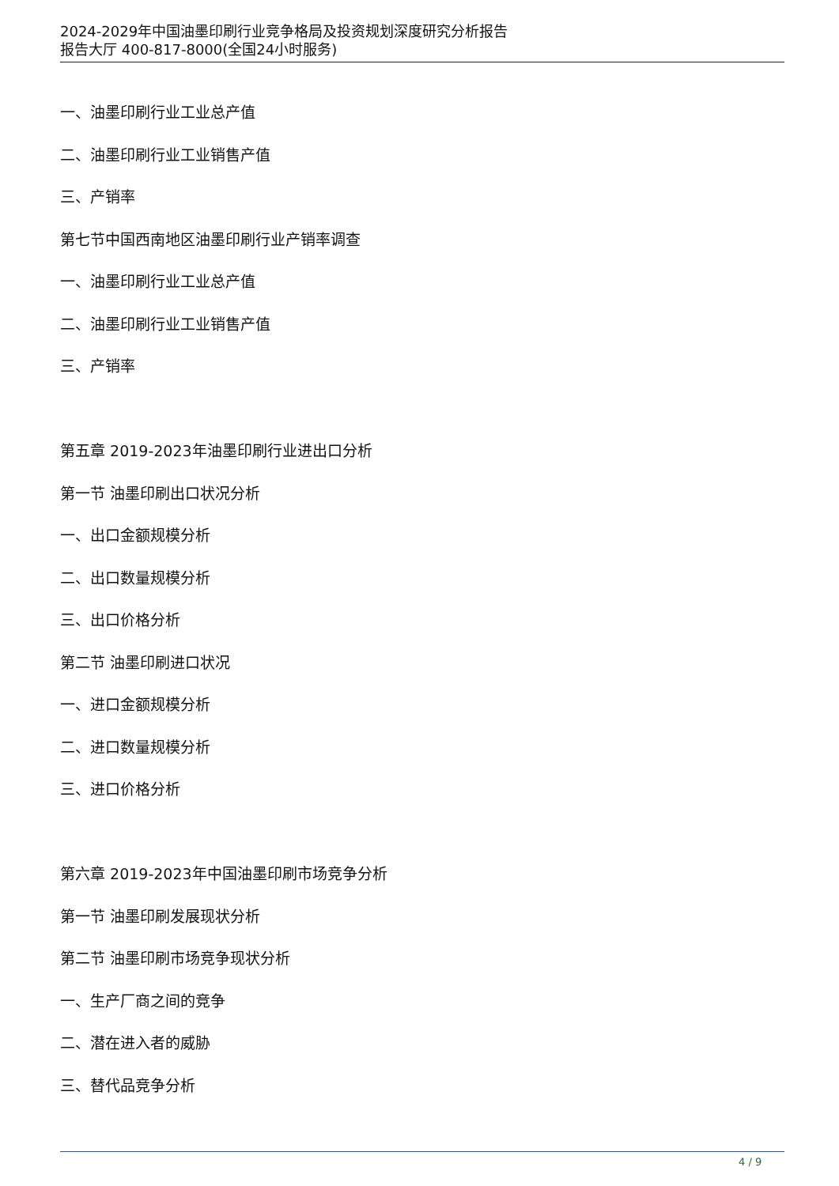2024-2029年中国油墨印刷行业竞争格局及投资规划深度研究分析报告
报告大厅 400-817-8000(全国24小时服务)
一、油墨印刷行业工业总产值
二、油墨印刷行业工业销售产值
三、产销率
第七节中国西南地区油墨印刷行业产销率调查
一、油墨印刷行业工业总产值
二、油墨印刷行业工业销售产值
三、产销率
第五章 2019-2023年油墨印刷行业进出口分析
第一节 油墨印刷出口状况分析
一、出口金额规模分析
二、出口数量规模分析
三、出口价格分析
第二节 油墨印刷进口状况
一、进口金额规模分析
二、进口数量规模分析
三、进口价格分析
第六章 2019-2023年中国油墨印刷市场竞争分析
第一节 油墨印刷发展现状分析
第二节 油墨印刷市场竞争现状分析
一、生产厂商之间的竞争
二、潜在进入者的威胁
三、替代品竞争分析
4 / 9